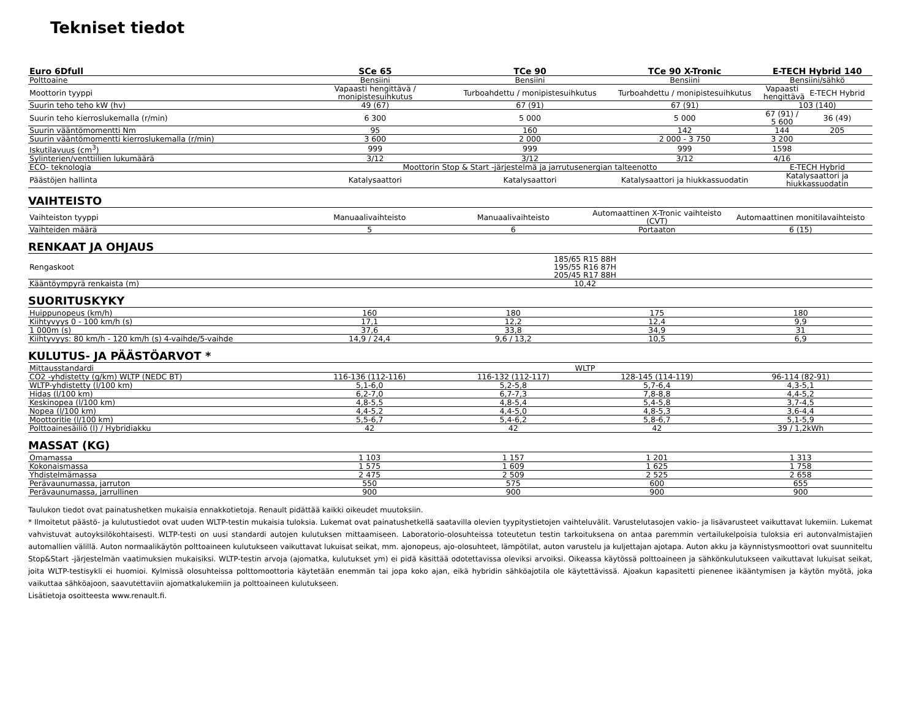Tekniset tiedot
| Euro 6Dfull | SCe 65 | TCe 90 | TCe 90 X-Tronic | E-TECH Hybrid 140 | |
| --- | --- | --- | --- | --- | --- |
| Polttoaine | Bensiini | Bensiini | Bensiini | Bensiini/sähkö | |
| Moottorin tyyppi | Vapaasti hengittävä / monipistesuihkutus | Turboahdettu / monipistesuihkutus | Turboahdettu / monipistesuihkutus | Vapaasti hengittävä | E-TECH Hybrid |
| Suurin teho teho kW (hv) | 49 (67) | 67 (91) | 67 (91) | 103 (140) | |
| Suurin teho kierroslukemalla (r/min) | 6 300 | 5 000 | 5 000 | 67 (91) / 5 600 | 36 (49) |
| Suurin vääntömomentti Nm | 95 | 160 | 142 | 144 | 205 |
| Suurin vääntömomentti kierroslukemalla (r/min) | 3 600 | 2 000 | 2 000 - 3 750 | 3 200 | |
| Iskutilavuus (cm<sup>3</sup>) | 999 | 999 | 999 | 1598 | |
| Sylinterien/venttiilien lukumäärä | 3/12 | 3/12 | 3/12 | 4/16 | |
| ECO- teknologia | Moottorin Stop & Start -järjestelmä ja jarrutusenergian talteenotto | | | E-TECH Hybrid | |
| Päästöjen hallinta | Katalysaattori | Katalysaattori | Katalysaattori ja hiukkassuodatin | Katalysaattori ja hiukkassuodatin | |
VAIHTEISTO
| Vaihteiston tyyppi | Manuaalivaihteisto | Manuaalivaihteisto | Automaattinen X-Tronic vaihteisto (CVT) | Automaattinen monitilavaihteisto |
| Vaihteiden määrä | 5 | 6 | Portaaton | 6 (15) |
RENKAAT JA OHJAUS
| Rengaskoot | 185/65 R15 88H 195/55 R16 87H 205/45 R17 88H |
| Kääntöympyrä renkaista (m) | 10,42 |
SUORITUSKYKY
| Huippunopeus (km/h) | 160 | 180 | 175 | 180 |
| Kiihtyvyys 0 - 100 km/h (s) | 17,1 | 12,2 | 12,4 | 9,9 |
| 1 000m (s) | 37,6 | 33,8 | 34,9 | 31 |
| Kiihtyvyys: 80 km/h - 120 km/h (s) 4-vaihde/5-vaihde | 14,9 / 24,4 | 9,6 / 13,2 | 10,5 | 6,9 |
KULUTUS- JA PÄÄSTÖARVOT *
| Mittausstandardi | WLTP | | | |
| CO2 -yhdistetty (g/km) WLTP (NEDC BT) | 116-136 (112-116) | 116-132 (112-117) | 128-145 (114-119) | 96-114 (82-91) |
| WLTP-yhdistetty (l/100 km) | 5,1-6,0 | 5,2-5,8 | 5,7-6,4 | 4,3-5,1 |
| Hidas (l/100 km) | 6,2-7,0 | 6,7-7,3 | 7,8-8,8 | 4,4-5,2 |
| Keskinopea (l/100 km) | 4,8-5,5 | 4,8-5,4 | 5,4-5,8 | 3,7-4,5 |
| Nopea (l/100 km) | 4,4-5,2 | 4,4-5,0 | 4,8-5,3 | 3,6-4,4 |
| Moottoritie (l/100 km) | 5,5-6,7 | 5,4-6,2 | 5,8-6,7 | 5,1-5,9 |
| Polttoainesäiliö (l) / Hybridiakku | 42 | 42 | 42 | 39 / 1,2kWh |
MASSAT (KG)
| Omamassa | 1 103 | 1 157 | 1 201 | 1 313 |
| Kokonaismassa | 1 575 | 1 609 | 1 625 | 1 758 |
| Yhdistelmämassa | 2 475 | 2 509 | 2 525 | 2 658 |
| Perävaunumassa, jarruton | 550 | 575 | 600 | 655 |
| Perävaunumassa, jarrullinen | 900 | 900 | 900 | 900 |
Taulukon tiedot ovat painatushetken mukaisia ennakkotietoja. Renault pidättää kaikki oikeudet muutoksiin.
* Ilmoitetut päästö- ja kulutustiedot ovat uuden WLTP-testin mukaisia tuloksia. Lukemat ovat painatushetkellä saatavilla olevien tyypitystietojen vaihteluvälit. Varustelutasojen vakio- ja lisävarusteet vaikuttavat lukemiin. Lukemat vahvistuvat autoyksilökohtaisesti. WLTP-testi on uusi standardi autojen kulutuksen mittaamiseen. Laboratorio-olosuhteissa toteutetun testin tarkoituksena on antaa paremmin vertailukelpoisia tuloksia eri autonvalmistajien automallien välillä. Auton normaalikäytön polttoaineen kulutukseen vaikuttavat lukuisat seikat, mm. ajonopeus, ajo-olosuhteet, lämpötilat, auton varustelu ja kuljettajan ajotapa. Auton akku ja käynnistysmoottori ovat suunniteltu Stop&Start -järjestelmän vaatimuksien mukaisiksi. WLTP-testin arvoja (ajomatka, kulutukset ym) ei pidä käsittää odotettavissa oleviksi arvoiksi. Oikeassa käytössä polttoaineen ja sähkönkulutukseen vaikuttavat lukuisat seikat, joita WLTP-testisykli ei huomioi. Kylmissä olosuhteissa polttomoottoria käytetään enemmän tai jopa koko ajan, eikä hybridin sähköajotila ole käytettävissä. Ajoakun kapasitetti pienenee ikääntymisen ja käytön myötä, joka vaikuttaa sähköajoon, saavutettaviin ajomatkalukemiin ja polttoaineen kulutukseen.
Lisätietoja osoitteesta www.renault.fi.